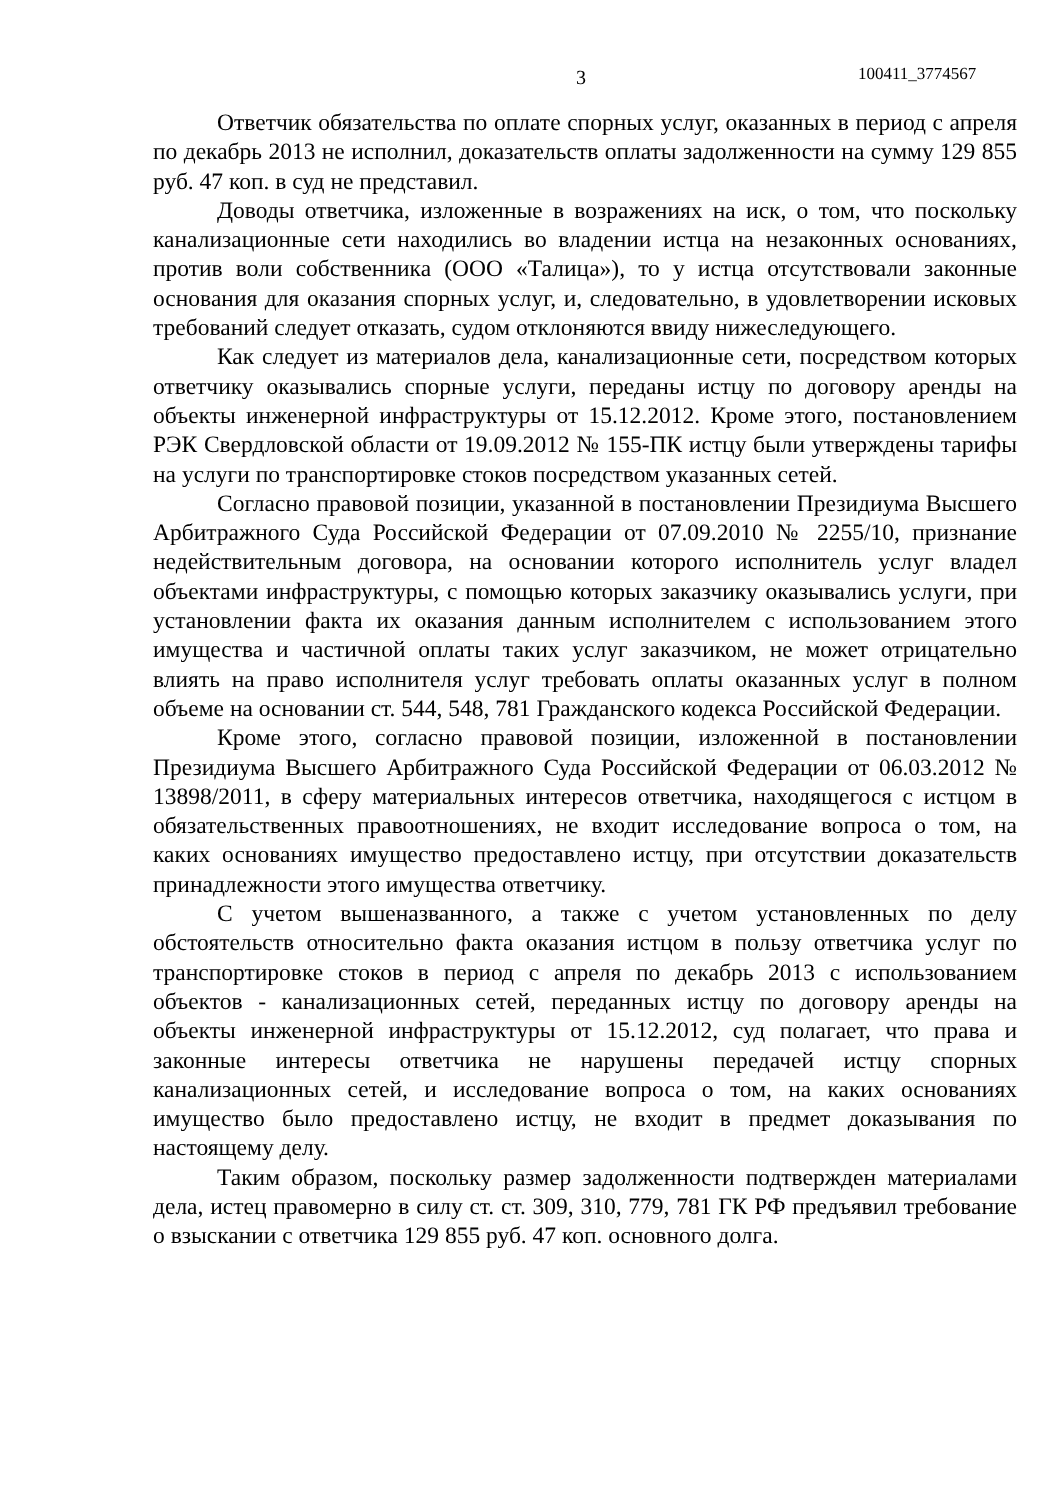3 100411_3774567
Ответчик обязательства по оплате спорных услуг, оказанных в период с апреля по декабрь 2013 не исполнил, доказательств оплаты задолженности на сумму 129 855 руб. 47 коп. в суд не представил.
Доводы ответчика, изложенные в возражениях на иск, о том, что поскольку канализационные сети находились во владении истца на незаконных основаниях, против воли собственника (ООО «Талица»), то у истца отсутствовали законные основания для оказания спорных услуг, и, следовательно, в удовлетворении исковых требований следует отказать, судом отклоняются ввиду нижеследующего.
Как следует из материалов дела, канализационные сети, посредством которых ответчику оказывались спорные услуги, переданы истцу по договору аренды на объекты инженерной инфраструктуры от 15.12.2012. Кроме этого, постановлением РЭК Свердловской области от 19.09.2012 № 155-ПК истцу были утверждены тарифы на услуги по транспортировке стоков посредством указанных сетей.
Согласно правовой позиции, указанной в постановлении Президиума Высшего Арбитражного Суда Российской Федерации от 07.09.2010 № 2255/10, признание недействительным договора, на основании которого исполнитель услуг владел объектами инфраструктуры, с помощью которых заказчику оказывались услуги, при установлении факта их оказания данным исполнителем с использованием этого имущества и частичной оплаты таких услуг заказчиком, не может отрицательно влиять на право исполнителя услуг требовать оплаты оказанных услуг в полном объеме на основании ст. 544, 548, 781 Гражданского кодекса Российской Федерации.
Кроме этого, согласно правовой позиции, изложенной в постановлении Президиума Высшего Арбитражного Суда Российской Федерации от 06.03.2012 № 13898/2011, в сферу материальных интересов ответчика, находящегося с истцом в обязательственных правоотношениях, не входит исследование вопроса о том, на каких основаниях имущество предоставлено истцу, при отсутствии доказательств принадлежности этого имущества ответчику.
С учетом вышеназванного, а также с учетом установленных по делу обстоятельств относительно факта оказания истцом в пользу ответчика услуг по транспортировке стоков в период с апреля по декабрь 2013 с использованием объектов - канализационных сетей, переданных истцу по договору аренды на объекты инженерной инфраструктуры от 15.12.2012, суд полагает, что права и законные интересы ответчика не нарушены передачей истцу спорных канализационных сетей, и исследование вопроса о том, на каких основаниях имущество было предоставлено истцу, не входит в предмет доказывания по настоящему делу.
Таким образом, поскольку размер задолженности подтвержден материалами дела, истец правомерно в силу ст. ст. 309, 310, 779, 781 ГК РФ предъявил требование о взыскании с ответчика 129 855 руб. 47 коп. основного долга.